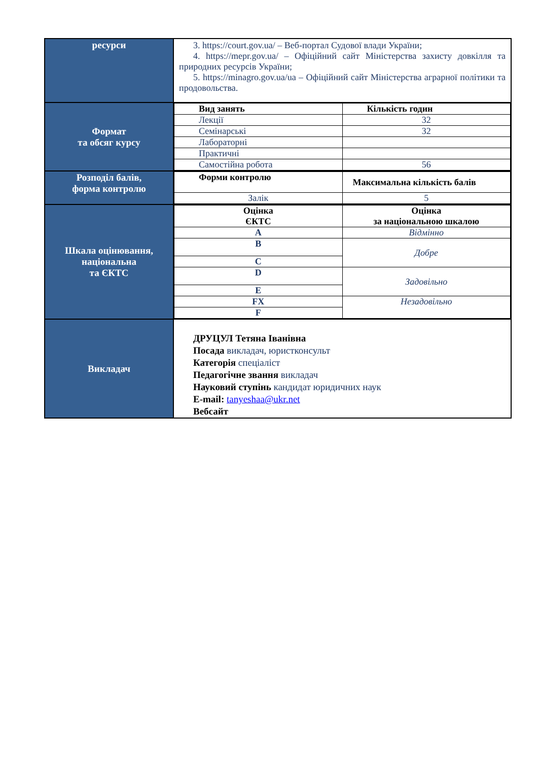| ресурси | 3. https://court.gov.ua/ – Веб-портал Судової влади України; 4. https://mepr.gov.ua/ – Офіційний сайт Міністерства захисту довкілля та природних ресурсів України; 5. https://minagro.gov.ua/ua – Офіційний сайт Міністерства аграрної політики та продовольства. |
| Формат та обсяг курсу | / Вид занять / Кількість годин / / Лекції / 32 / / Семінарські / 32 / / Лабораторні / / / Практичні / / / Самостійна робота / 56 / |
| Розподіл балів, форма контролю | / Форми контролю / Максимальна кількість балів / / Залік / 5 / |
| Шкала оцінювання, національна та ЄКТС | / Оцінка ЄКТС / Оцінка за національною шкалою / / A / Відмінно / / B / Добре / / C / / / D / Задовільно / / E / / / FX / Незадовільно / / F / / |
| Викладач | ДРУЦУЛ Тетяна Іванівна Посада викладач, юристконсульт Категорія спеціаліст Педагогічне звання викладач Науковий ступінь кандидат юридичних наук E-mail: tanyeshaa@ukr.net Вебсайт |